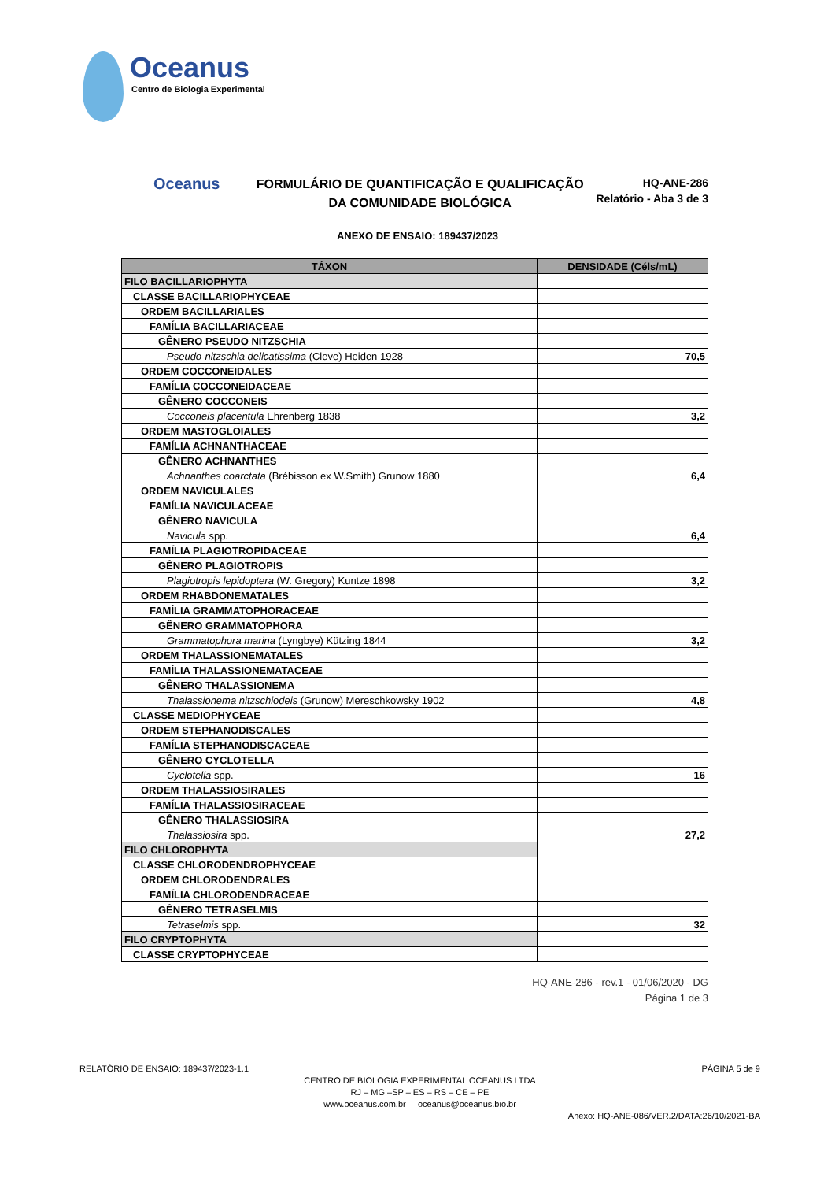Oceanus
Centro de Biologia Experimental
Oceanus
FORMULÁRIO DE QUANTIFICAÇÃO E QUALIFICAÇÃO
DA COMUNIDADE BIOLÓGICA
HQ-ANE-286
Relatório - Aba 3 de 3
ANEXO DE ENSAIO: 189437/2023
| TÁXON | DENSIDADE (Céls/mL) |
| --- | --- |
| FILO BACILLARIOPHYTA | |
| CLASSE BACILLARIOPHYCEAE | |
| ORDEM BACILLARIALES | |
| FAMÍLIA BACILLARIACEAE | |
| GÊNERO PSEUDO NITZSCHIA | |
| Pseudo-nitzschia delicatissima (Cleve) Heiden 1928 | 70,5 |
| ORDEM COCCONEIDALES | |
| FAMÍLIA COCCONEIDACEAE | |
| GÊNERO COCCONEIS | |
| Cocconeis placentula Ehrenberg 1838 | 3,2 |
| ORDEM MASTOGLOIALES | |
| FAMÍLIA ACHNANTHACEAE | |
| GÊNERO ACHNANTHES | |
| Achnanthes coarctata (Brébisson ex W.Smith) Grunow 1880 | 6,4 |
| ORDEM NAVICULALES | |
| FAMÍLIA NAVICULACEAE | |
| GÊNERO NAVICULA | |
| Navicula spp. | 6,4 |
| FAMÍLIA PLAGIOTROPIDACEAE | |
| GÊNERO PLAGIOTROPIS | |
| Plagiotropis lepidoptera (W. Gregory) Kuntze 1898 | 3,2 |
| ORDEM RHABDONEMATALES | |
| FAMÍLIA GRAMMATOPHORACEAE | |
| GÊNERO GRAMMATOPHORA | |
| Grammatophora marina (Lyngbye) Kützing 1844 | 3,2 |
| ORDEM THALASSIONEMATALES | |
| FAMÍLIA THALASSIONEMATACEAE | |
| GÊNERO THALASSIONEMA | |
| Thalassionema nitzschiodeis (Grunow) Mereschkowsky 1902 | 4,8 |
| CLASSE MEDIOPHYCEAE | |
| ORDEM STEPHANODISCALES | |
| FAMÍLIA STEPHANODISCACEAE | |
| GÊNERO CYCLOTELLA | |
| Cyclotella spp. | 16 |
| ORDEM THALASSIOSIRALES | |
| FAMÍLIA THALASSIOSIRACEAE | |
| GÊNERO THALASSIOSIRA | |
| Thalassiosira spp. | 27,2 |
| FILO CHLOROPHYTA | |
| CLASSE CHLORODENDROPHYCEAE | |
| ORDEM CHLORODENDRALES | |
| FAMÍLIA CHLORODENDRACEAE | |
| GÊNERO TETRASELMIS | |
| Tetraselmis spp. | 32 |
| FILO CRYPTOPHYTA | |
| CLASSE CRYPTOPHYCEAE | |
HQ-ANE-286 - rev.1 - 01/06/2020 - DG
Página 1 de 3
RELATÓRIO DE ENSAIO: 189437/2023-1.1 PÁGINA 5 de 9
CENTRO DE BIOLOGIA EXPERIMENTAL OCEANUS LTDA
RJ – MG –SP – ES – RS – CE – PE
www.oceanus.com.br oceanus@oceanus.bio.br
Anexo: HQ-ANE-086/VER.2/DATA:26/10/2021-BA